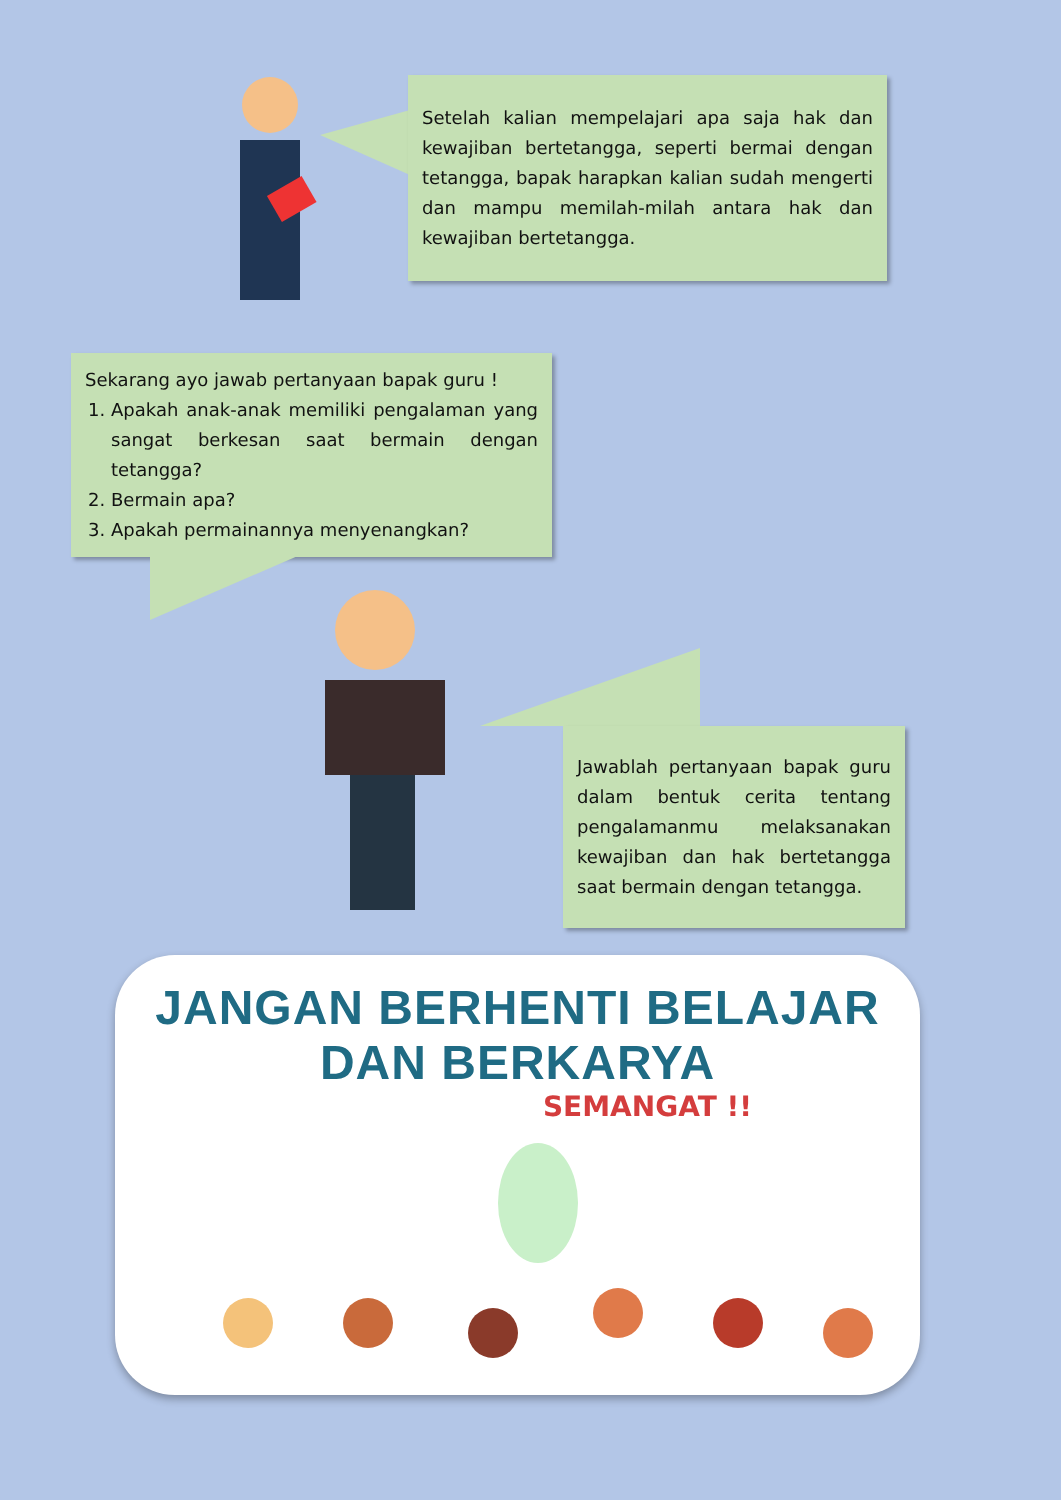Setelah kalian mempelajari apa saja hak dan kewajiban bertetangga, seperti bermai dengan tetangga, bapak harapkan kalian sudah mengerti dan mampu memilah-milah antara hak dan kewajiban bertetangga.
Sekarang ayo jawab pertanyaan bapak guru !
1. Apakah anak-anak memiliki pengalaman yang sangat berkesan saat bermain dengan tetangga?
2. Bermain apa?
3. Apakah permainannya menyenangkan?
Jawablah pertanyaan bapak guru dalam bentuk cerita tentang pengalamanmu melaksanakan kewajiban dan hak bertetangga saat bermain dengan tetangga.
JANGAN BERHENTI BELAJAR DAN BERKARYA
SEMANGAT !!